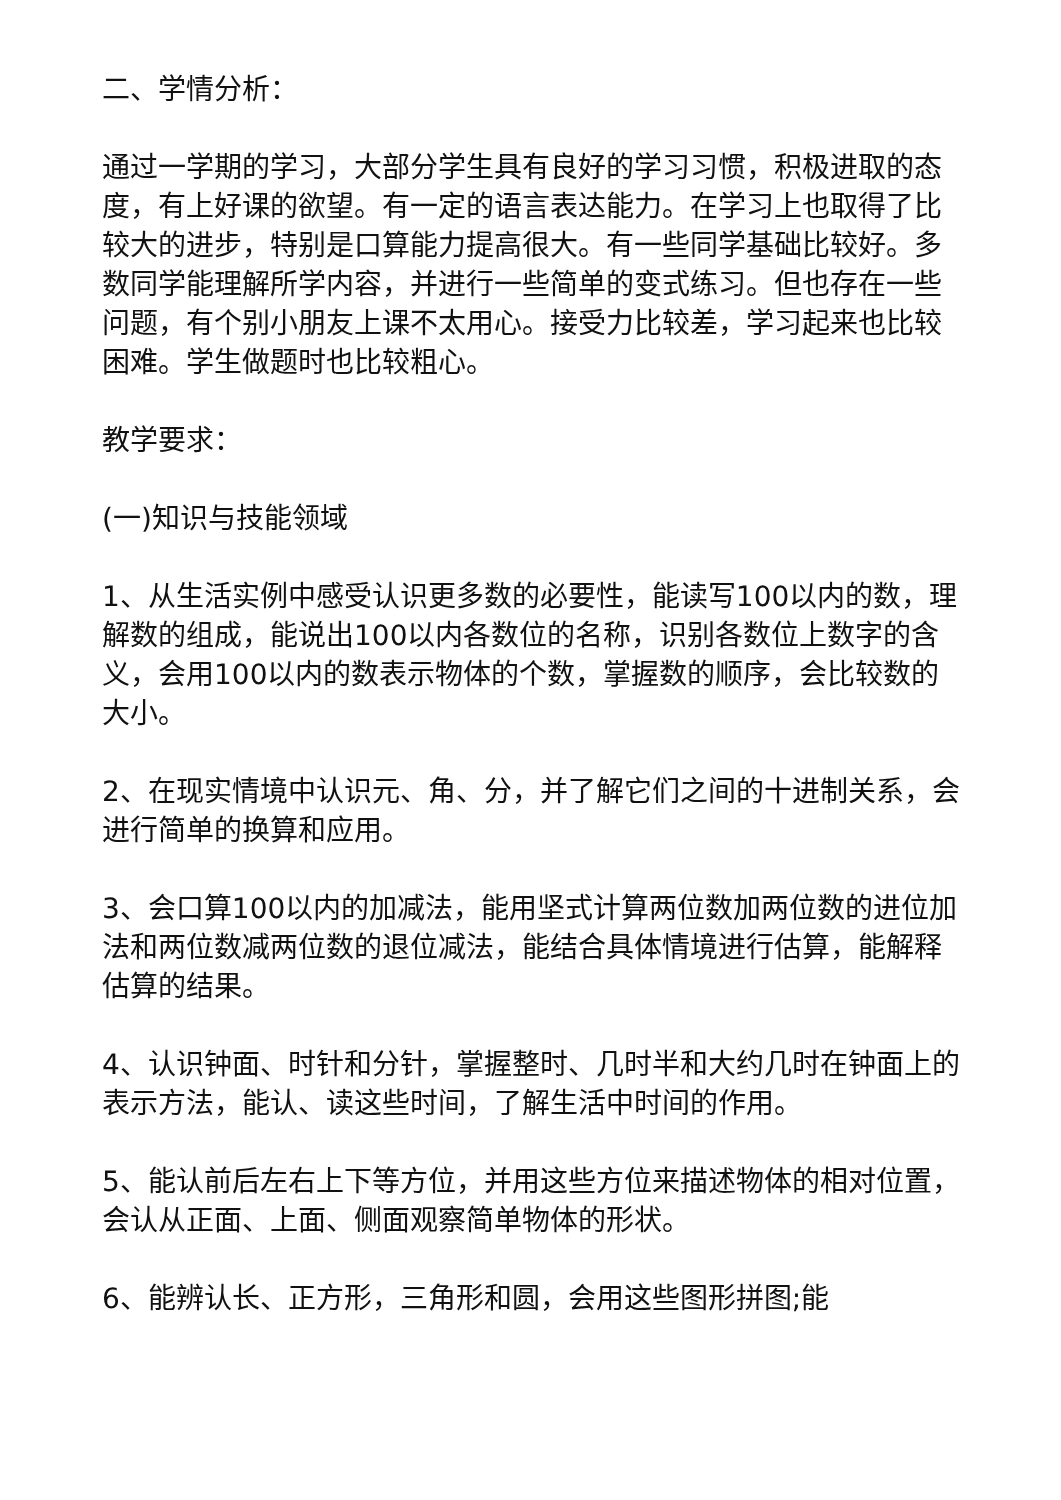二、学情分析：
通过一学期的学习，大部分学生具有良好的学习习惯，积极进取的态度，有上好课的欲望。有一定的语言表达能力。在学习上也取得了比较大的进步，特别是口算能力提高很大。有一些同学基础比较好。多数同学能理解所学内容，并进行一些简单的变式练习。但也存在一些问题，有个别小朋友上课不太用心。接受力比较差，学习起来也比较困难。学生做题时也比较粗心。
教学要求：
(一)知识与技能领域
1、从生活实例中感受认识更多数的必要性，能读写100以内的数，理解数的组成，能说出100以内各数位的名称，识别各数位上数字的含义，会用100以内的数表示物体的个数，掌握数的顺序，会比较数的大小。
2、在现实情境中认识元、角、分，并了解它们之间的十进制关系，会进行简单的换算和应用。
3、会口算100以内的加减法，能用坚式计算两位数加两位数的进位加法和两位数减两位数的退位减法，能结合具体情境进行估算，能解释估算的结果。
4、认识钟面、时针和分针，掌握整时、几时半和大约几时在钟面上的表示方法，能认、读这些时间，了解生活中时间的作用。
5、能认前后左右上下等方位，并用这些方位来描述物体的相对位置，会认从正面、上面、侧面观察简单物体的形状。
6、能辨认长、正方形，三角形和圆，会用这些图形拼图;能